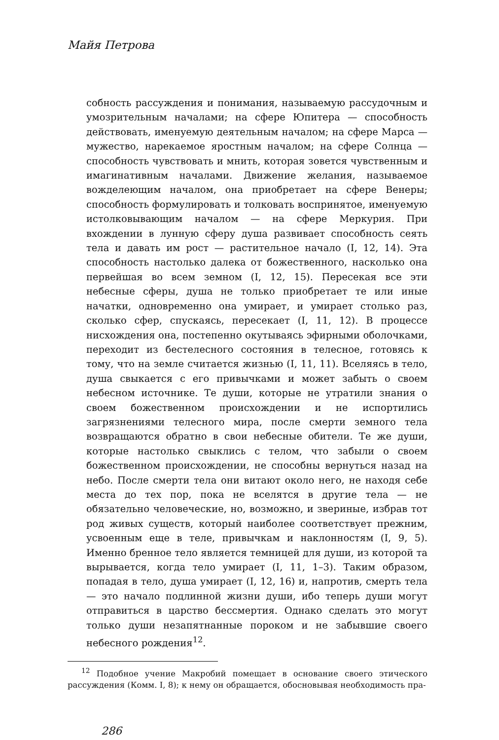Майя Петрова
собность рассуждения и понимания, называемую рассудочным и умозрительным началами; на сфере Юпитера — способность действовать, именуемую деятельным началом; на сфере Марса — мужество, нарекаемое яростным началом; на сфере Солнца — способность чувствовать и мнить, которая зовется чувственным и имагинативным началами. Движение желания, называемое вожделеющим началом, она приобретает на сфере Венеры; способность формулировать и толковать воспринятое, именуемую истолковывающим началом — на сфере Меркурия. При вхождении в лунную сферу душа развивает способность сеять тела и давать им рост — растительное начало (I, 12, 14). Эта способность настолько далека от божественного, насколько она первейшая во всем земном (I, 12, 15). Пересекая все эти небесные сферы, душа не только приобретает те или иные начатки, одновременно она умирает, и умирает столько раз, сколько сфер, спускаясь, пересекает (I, 11, 12). В процессе нисхождения она, постепенно окутываясь эфирными оболочками, переходит из бестелесного состояния в телесное, готовясь к тому, что на земле считается жизнью (I, 11, 11). Вселяясь в тело, душа свыкается с его привычками и может забыть о своем небесном источнике. Те души, которые не утратили знания о своем божественном происхождении и не испортились загрязнениями телесного мира, после смерти земного тела возвращаются обратно в свои небесные обители. Те же души, которые настолько свыклись с телом, что забыли о своем божественном происхождении, не способны вернуться назад на небо. После смерти тела они витают около него, не находя себе места до тех пор, пока не вселятся в другие тела — не обязательно человеческие, но, возможно, и звериные, избрав тот род живых существ, который наиболее соответствует прежним, усвоенным еще в теле, привычкам и наклонностям (I, 9, 5). Именно бренное тело является темницей для души, из которой та вырывается, когда тело умирает (I, 11, 1–3). Таким образом, попадая в тело, душа умирает (I, 12, 16) и, напротив, смерть тела — это начало подлинной жизни души, ибо теперь души могут отправиться в царство бессмертия. Однако сделать это могут только души незапятнанные пороком и не забывшие своего небесного рождения<sup>12</sup>.
<sup>12</sup> Подобное учение Макробий помещает в основание своего этического рассуждения (Комм. I, 8); к нему он обращается, обосновывая необходимость пра-
286